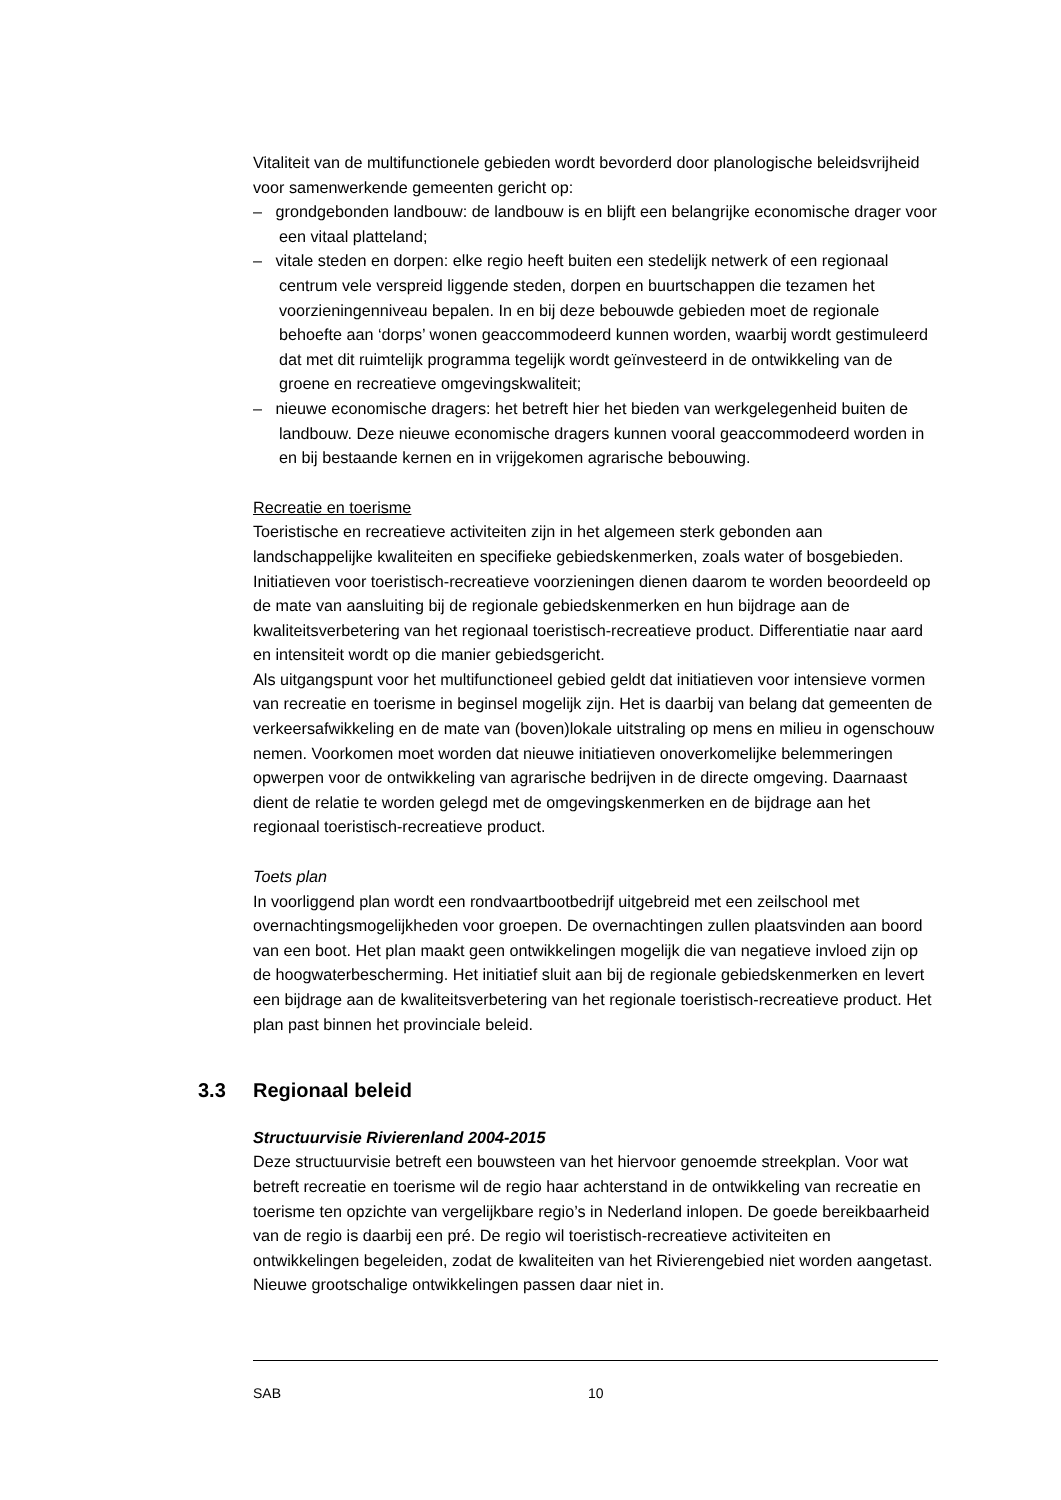Vitaliteit van de multifunctionele gebieden wordt bevorderd door planologische beleidsvrijheid voor samenwerkende gemeenten gericht op:
– grondgebonden landbouw: de landbouw is en blijft een belangrijke economische drager voor een vitaal platteland;
– vitale steden en dorpen: elke regio heeft buiten een stedelijk netwerk of een regionaal centrum vele verspreid liggende steden, dorpen en buurtschappen die tezamen het voorzieningenniveau bepalen. In en bij deze bebouwde gebieden moet de regionale behoefte aan ‘dorps’ wonen geaccommodeerd kunnen worden, waarbij wordt gestimuleerd dat met dit ruimtelijk programma tegelijk wordt geïnvesteerd in de ontwikkeling van de groene en recreatieve omgevingskwaliteit;
– nieuwe economische dragers: het betreft hier het bieden van werkgelegenheid buiten de landbouw. Deze nieuwe economische dragers kunnen vooral geaccommodeerd worden in en bij bestaande kernen en in vrijgekomen agrarische bebouwing.
Recreatie en toerisme
Toeristische en recreatieve activiteiten zijn in het algemeen sterk gebonden aan landschappelijke kwaliteiten en specifieke gebiedskenmerken, zoals water of bosgebieden. Initiatieven voor toeristisch-recreatieve voorzieningen dienen daarom te worden beoordeeld op de mate van aansluiting bij de regionale gebiedskenmerken en hun bijdrage aan de kwaliteitsverbetering van het regionaal toeristisch-recreatieve product. Differentiatie naar aard en intensiteit wordt op die manier gebiedsgericht.
Als uitgangspunt voor het multifunctioneel gebied geldt dat initiatieven voor intensieve vormen van recreatie en toerisme in beginsel mogelijk zijn. Het is daarbij van belang dat gemeenten de verkeersafwikkeling en de mate van (boven)lokale uitstraling op mens en milieu in ogenschouw nemen. Voorkomen moet worden dat nieuwe initiatieven onoverkomelijke belemmeringen opwerpen voor de ontwikkeling van agrarische bedrijven in de directe omgeving. Daarnaast dient de relatie te worden gelegd met de omgevingskenmerken en de bijdrage aan het regionaal toeristisch-recreatieve product.
Toets plan
In voorliggend plan wordt een rondvaartbootbedrijf uitgebreid met een zeilschool met overnachtingsmogelijkheden voor groepen. De overnachtingen zullen plaatsvinden aan boord van een boot. Het plan maakt geen ontwikkelingen mogelijk die van negatieve invloed zijn op de hoogwaterbescherming. Het initiatief sluit aan bij de regionale gebiedskenmerken en levert een bijdrage aan de kwaliteitsverbetering van het regionale toeristisch-recreatieve product. Het plan past binnen het provinciale beleid.
3.3 Regionaal beleid
Structuurvisie Rivierenland 2004-2015
Deze structuurvisie betreft een bouwsteen van het hiervoor genoemde streekplan. Voor wat betreft recreatie en toerisme wil de regio haar achterstand in de ontwikkeling van recreatie en toerisme ten opzichte van vergelijkbare regio’s in Nederland inlopen. De goede bereikbaarheid van de regio is daarbij een pré. De regio wil toeristisch-recreatieve activiteiten en ontwikkelingen begeleiden, zodat de kwaliteiten van het Rivierengebied niet worden aangetast. Nieuwe grootschalige ontwikkelingen passen daar niet in.
SAB 10